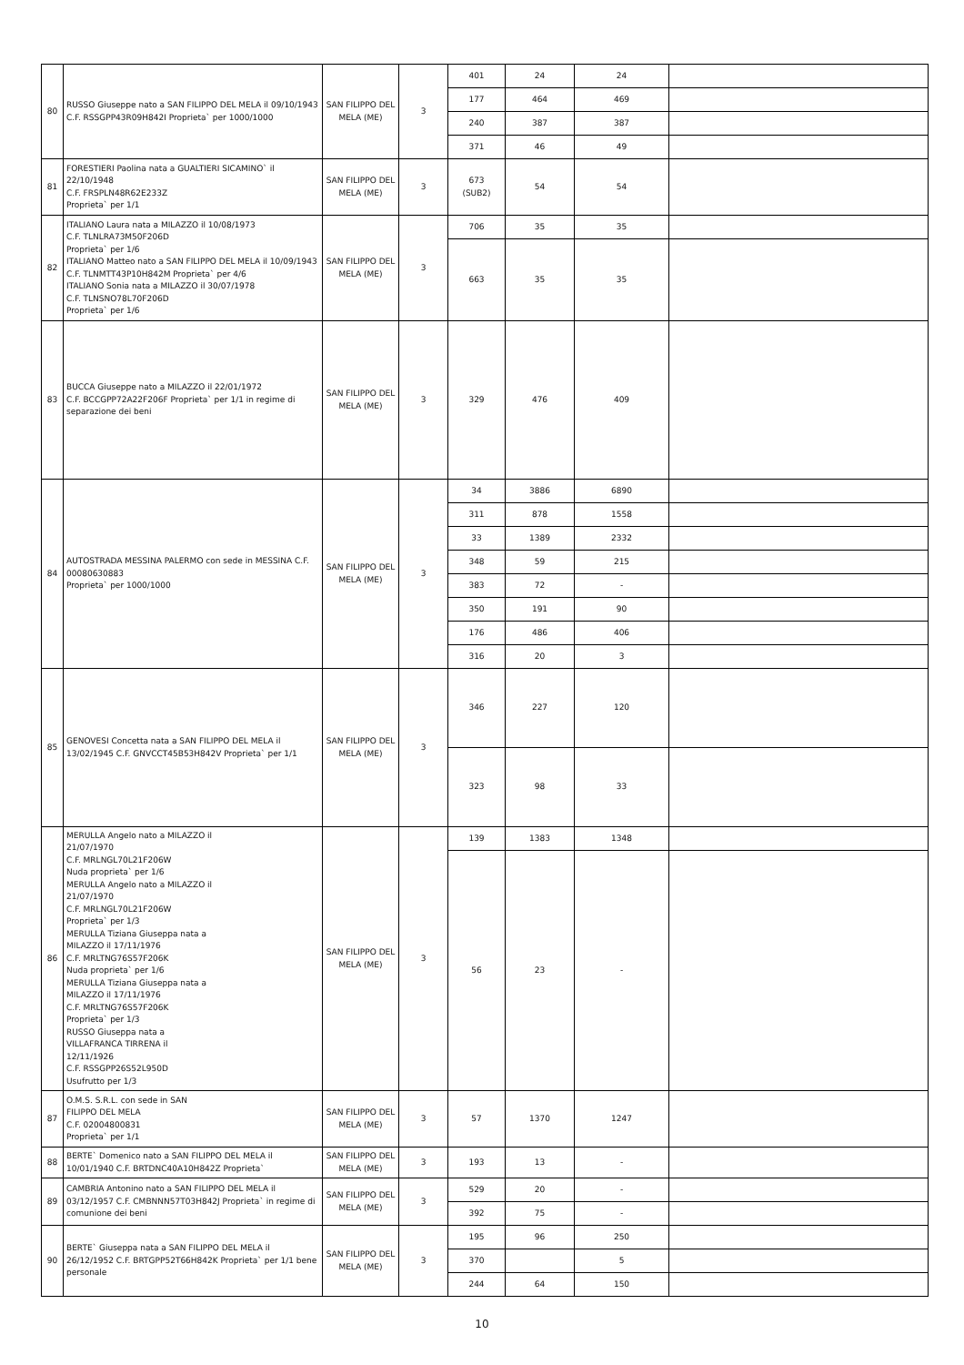| 80 | RUSSO Giuseppe nato a SAN FILIPPO DEL MELA il 09/10/1943 C.F. RSSGPP43R09H842I Proprieta` per 1000/1000 | SAN FILIPPO DEL MELA (ME) | 3 | 401 | 24 | 24 | |
| | | | | 177 | 464 | 469 | |
| | | | | 240 | 387 | 387 | |
| | | | | 371 | 46 | 49 | |
| 81 | FORESTIERI Paolina nata a GUALTIERI SICAMINO` il 22/10/1948 C.F. FRSPLN48R62E233Z Proprieta` per 1/1 | SAN FILIPPO DEL MELA (ME) | 3 | 673 (SUB2) | 54 | 54 | |
| 82 | ITALIANO Laura nata a MILAZZO il 10/08/1973 C.F. TLNLRA73M50F206D Proprieta` per 1/6 ITALIANO Matteo nato a SAN FILIPPO DEL MELA il 10/09/1943 C.F. TLNMTT43P10H842M Proprieta` per 4/6 ITALIANO Sonia nata a MILAZZO il 30/07/1978 C.F. TLNSNO78L70F206D Proprieta` per 1/6 | SAN FILIPPO DEL MELA (ME) | 3 | 706 | 35 | 35 | |
| | | | | 663 | 35 | 35 | |
| 83 | BUCCA Giuseppe nato a MILAZZO il 22/01/1972 C.F. BCCGPP72A22F206F Proprieta` per 1/1 in regime di separazione dei beni | SAN FILIPPO DEL MELA (ME) | 3 | 329 | 476 | 409 | |
| 84 | AUTOSTRADA MESSINA PALERMO con sede in MESSINA C.F. 00080630883 Proprieta` per 1000/1000 | SAN FILIPPO DEL MELA (ME) | 3 | 34 | 3886 | 6890 | |
| | | | | 311 | 878 | 1558 | |
| | | | | 33 | 1389 | 2332 | |
| | | | | 348 | 59 | 215 | |
| | | | | 383 | 72 | - | |
| | | | | 350 | 191 | 90 | |
| | | | | 176 | 486 | 406 | |
| | | | | 316 | 20 | 3 | |
| 85 | GENOVESI Concetta nata a SAN FILIPPO DEL MELA il 13/02/1945 C.F. GNVCCT45B53H842V Proprieta` per 1/1 | SAN FILIPPO DEL MELA (ME) | 3 | 346 | 227 | 120 | |
| | | | | 323 | 98 | 33 | |
| 86 | MERULLA Angelo nato a MILAZZO il 21/07/1970 C.F. MRLNGL70L21F206W Nuda proprieta` per 1/6 MERULLA Angelo nato a MILAZZO il 21/07/1970 C.F. MRLNGL70L21F206W Proprieta` per 1/3 MERULLA Tiziana Giuseppa nata a MILAZZO il 17/11/1976 C.F. MRLTNG76S57F206K Nuda proprieta` per 1/6 MERULLA Tiziana Giuseppa nata a MILAZZO il 17/11/1976 C.F. MRLTNG76S57F206K Proprieta` per 1/3 RUSSO Giuseppa nata a VILLAFRANCA TIRRENA il 12/11/1926 C.F. RSSGPP26S52L950D Usufrutto per 1/3 | SAN FILIPPO DEL MELA (ME) | 3 | 139 | 1383 | 1348 | |
| | | | | 56 | 23 | - | |
| 87 | O.M.S. S.R.L. con sede in SAN FILIPPO DEL MELA C.F. 02004800831 Proprieta` per 1/1 | SAN FILIPPO DEL MELA (ME) | 3 | 57 | 1370 | 1247 | |
| 88 | BERTE` Domenico nato a SAN FILIPPO DEL MELA il 10/01/1940 C.F. BRTDNC40A10H842Z Proprieta` | SAN FILIPPO DEL MELA (ME) | 3 | 193 | 13 | - | |
| 89 | CAMBRIA Antonino nato a SAN FILIPPO DEL MELA il 03/12/1957 C.F. CMBNNN57T03H842J Proprieta` in regime di comunione dei beni | SAN FILIPPO DEL MELA (ME) | 3 | 529 | 20 | - | |
| | | | | 392 | 75 | - | |
| 90 | BERTE` Giuseppa nata a SAN FILIPPO DEL MELA il 26/12/1952 C.F. BRTGPP52T66H842K Proprieta` per 1/1 bene personale | SAN FILIPPO DEL MELA (ME) | 3 | 195 | 96 | 250 | |
| | | | | 370 | | 5 | |
| | | | | 244 | 64 | 150 | |
10